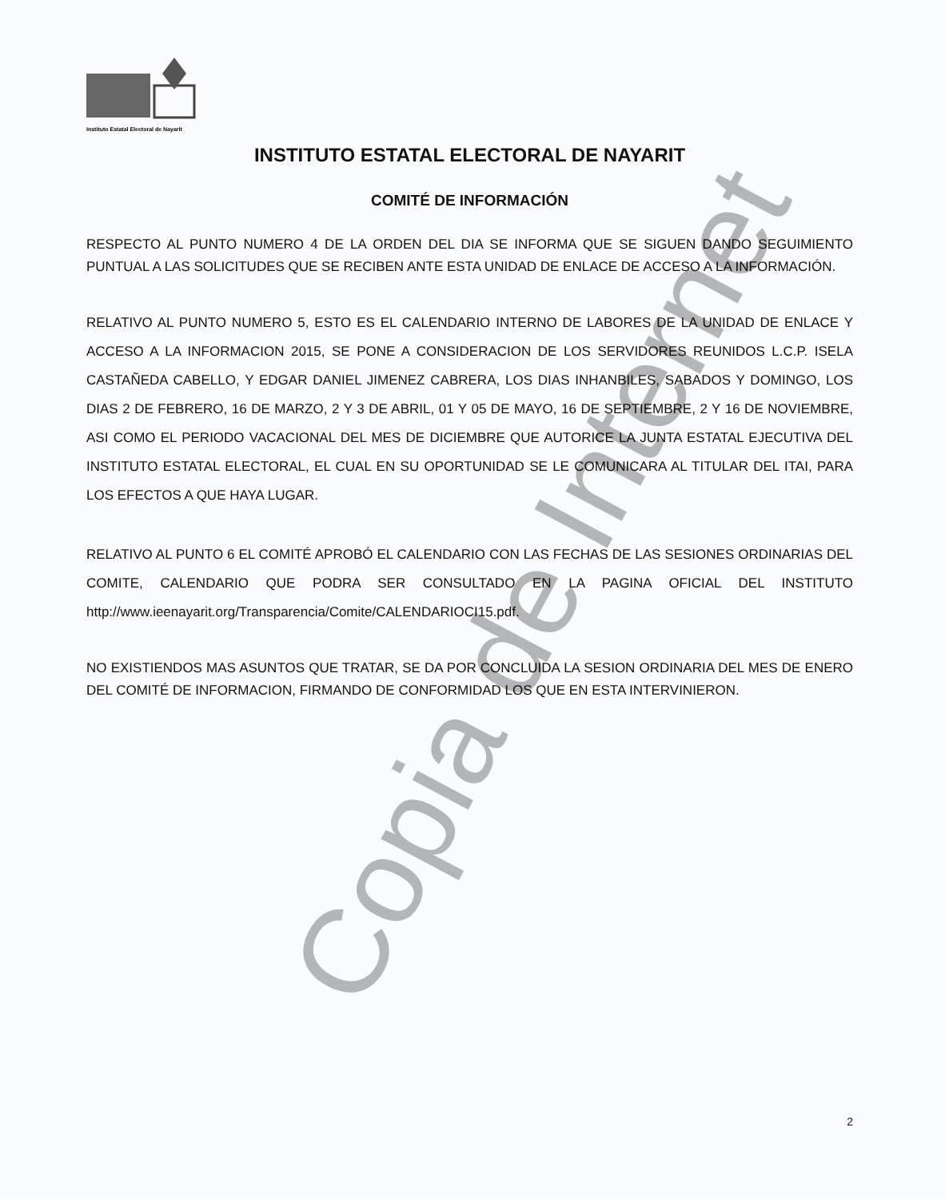Instituto Estatal Electoral de Nayarit
INSTITUTO ESTATAL ELECTORAL DE NAYARIT
COMITÉ DE INFORMACIÓN
RESPECTO AL PUNTO NUMERO 4 DE LA ORDEN DEL DIA SE INFORMA QUE SE SIGUEN DANDO SEGUIMIENTO PUNTUAL A LAS SOLICITUDES QUE SE RECIBEN ANTE ESTA UNIDAD DE ENLACE DE ACCESO A LA INFORMACIÓN.
RELATIVO AL PUNTO NUMERO 5, ESTO ES EL CALENDARIO INTERNO DE LABORES DE LA UNIDAD DE ENLACE Y ACCESO A LA INFORMACION 2015, SE PONE A CONSIDERACION DE LOS SERVIDORES REUNIDOS L.C.P. ISELA CASTAÑEDA CABELLO, Y EDGAR DANIEL JIMENEZ CABRERA, LOS DIAS INHANBILES, SABADOS Y DOMINGO, LOS DIAS 2 DE FEBRERO, 16 DE MARZO, 2 Y 3 DE ABRIL, 01 Y 05 DE MAYO, 16 DE SEPTIEMBRE, 2 Y 16 DE NOVIEMBRE, ASI COMO EL PERIODO VACACIONAL DEL MES DE DICIEMBRE QUE AUTORICE LA JUNTA ESTATAL EJECUTIVA DEL INSTITUTO ESTATAL ELECTORAL, EL CUAL EN SU OPORTUNIDAD SE LE COMUNICARA AL TITULAR DEL ITAI, PARA LOS EFECTOS A QUE HAYA LUGAR.
RELATIVO AL PUNTO 6 EL COMITÉ APROBÓ EL CALENDARIO CON LAS FECHAS DE LAS SESIONES ORDINARIAS DEL COMITE, CALENDARIO QUE PODRA SER CONSULTADO EN LA PAGINA OFICIAL DEL INSTITUTO http://www.ieenayarit.org/Transparencia/Comite/CALENDARIOCI15.pdf.
NO EXISTIENDOS MAS ASUNTOS QUE TRATAR, SE DA POR CONCLUIDA LA SESION ORDINARIA DEL MES DE ENERO DEL COMITÉ DE INFORMACION, FIRMANDO DE CONFORMIDAD LOS QUE EN ESTA INTERVINIERON.
2
Copia de Internet